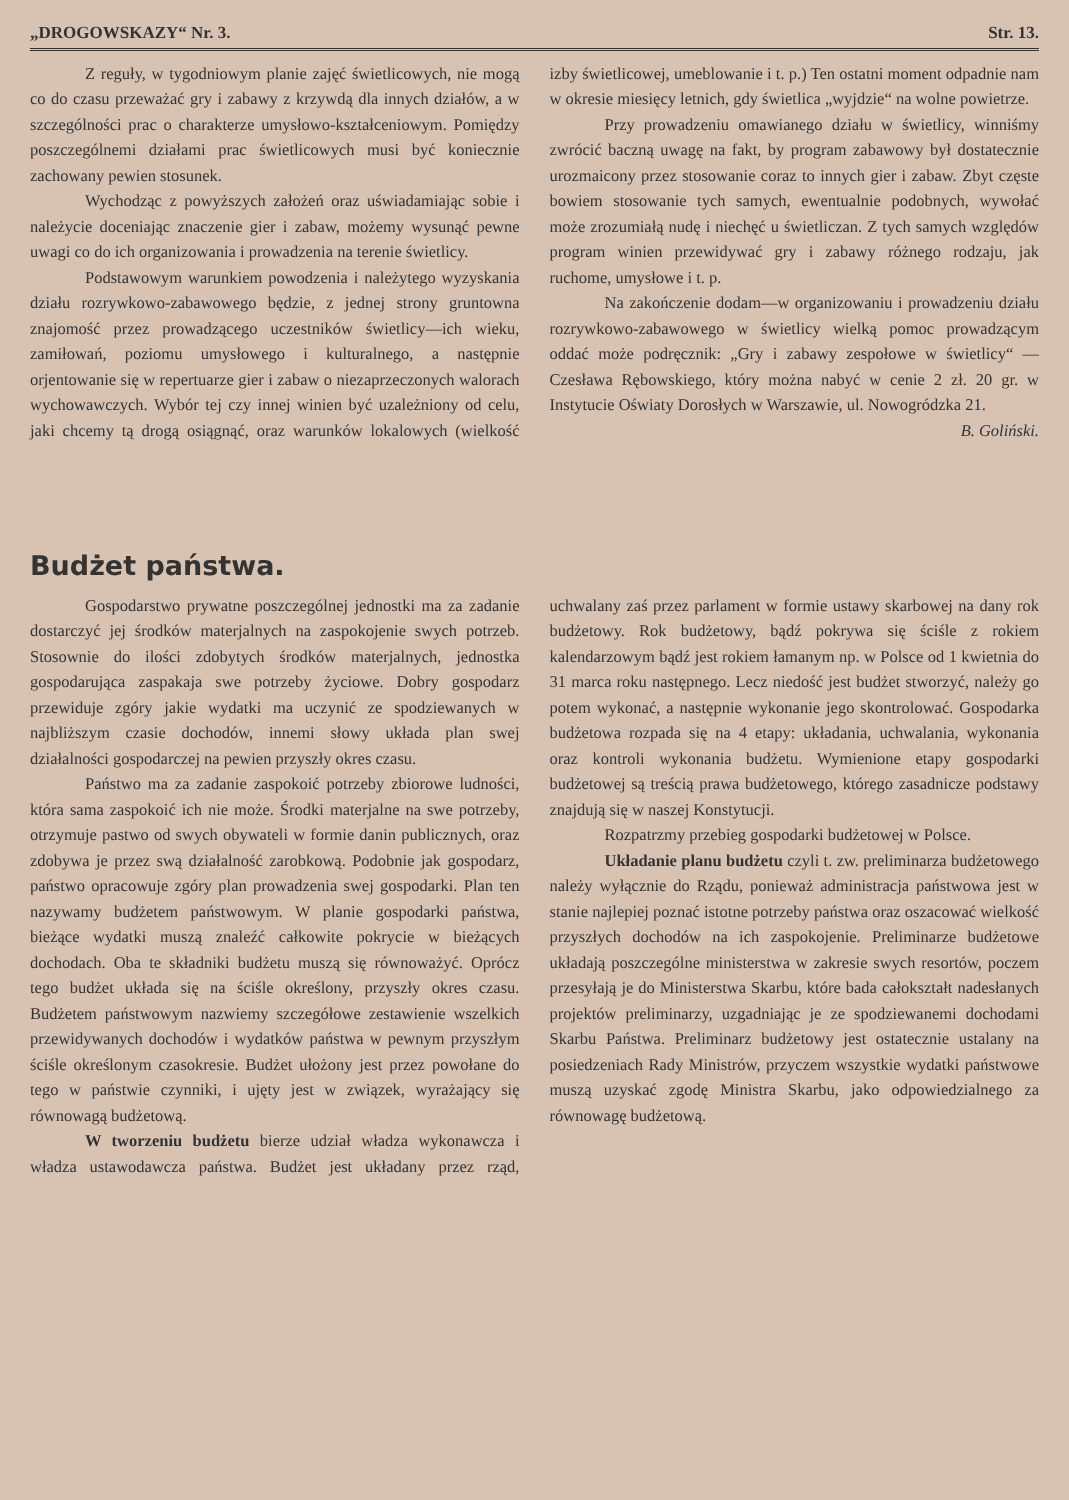„DROGOWSKAZY“ Nr. 3. Str. 13.
Z reguły, w tygodniowym planie zajęć świetlicowych, nie mogą co do czasu przeważać gry i zabawy z krzywdą dla innych działów, a w szczególności prac o charakterze umysłowo-kształceniowym. Pomiędzy poszczególnemi działami prac świetlicowych musi być koniecznie zachowany pewien stosunek.
Wychodząc z powyższych założeń oraz uświadamiając sobie i należycie doceniając znaczenie gier i zabaw, możemy wysunąć pewne uwagi co do ich organizowania i prowadzenia na terenie świetlicy.
Podstawowym warunkiem powodzenia i należytego wyzyskania działu rozrywkowo-zabawowego będzie, z jednej strony gruntowna znajomość przez prowadzącego uczestników świetlicy—ich wieku, zamiłowań, poziomu umysłowego i kulturalnego, a następnie orjentowanie się w repertuarze gier i zabaw o niezaprzeczonych walorach wychowawczych. Wybór tej czy innej winien być uzależniony od celu, jaki chcemy tą drogą osiągnąć, oraz warunków lokalowych (wielkość izby świetlicowej, umeblowanie i t. p.) Ten ostatni moment odpadnie nam w okresie miesięcy letnich, gdy świetlica „wyjdzie“ na wolne powietrze.
Przy prowadzeniu omawianego działu w świetlicy, winniśmy zwrócić baczną uwagę na fakt, by program zabawowy był dostatecznie urozmaicony przez stosowanie coraz to innych gier i zabaw. Zbyt częste bowiem stosowanie tych samych, ewentualnie podobnych, wywołać może zrozumiałą nudę i niechęć u świetliczan. Z tych samych względów program winien przewidywać gry i zabawy różnego rodzaju, jak ruchome, umysłowe i t. p.
Na zakończenie dodam—w organizowaniu i prowadzeniu działu rozrywkowo-zabawowego w świetlicy wielką pomoc prowadzącym oddać może podręcznik: „Gry i zabawy zespołowe w świetlicy“ — Czesława Rębowskiego, który można nabyć w cenie 2 zł. 20 gr. w Instytucie Oświaty Dorosłych w Warszawie, ul. Nowogródzka 21.
B. Goliński.
Budżet państwa.
Gospodarstwo prywatne poszczególnej jednostki ma za zadanie dostarczyć jej środków materjalnych na zaspokojenie swych potrzeb. Stosownie do ilości zdobytych środków materjalnych, jednostka gospodarująca zaspakaja swe potrzeby życiowe. Dobry gospodarz przewiduje zgóry jakie wydatki ma uczynić ze spodziewanych w najbliższym czasie dochodów, innemi słowy układa plan swej działalności gospodarczej na pewien przyszły okres czasu.
Państwo ma za zadanie zaspokoić potrzeby zbiorowe ludności, która sama zaspokoić ich nie może. Środki materjalne na swe potrzeby, otrzymuje pastwo od swych obywateli w formie danin publicznych, oraz zdobywa je przez swą działalność zarobkową. Podobnie jak gospodarz, państwo opracowuje zgóry plan prowadzenia swej gospodarki. Plan ten nazywamy budżetem państwowym. W planie gospodarki państwa, bieżące wydatki muszą znaleźć całkowite pokrycie w bieżących dochodach. Oba te składniki budżetu muszą się równoważyć. Oprócz tego budżet układa się na ściśle określony, przyszły okres czasu. Budżetem państwowym nazwiemy szczegółowe zestawienie wszelkich przewidywanych dochodów i wydatków państwa w pewnym przyszłym ściśle określonym czasokresie. Budżet ułożony jest przez powołane do tego w państwie czynniki, i ujęty jest w związek, wyrażający się równowagą budżetową.
W tworzeniu budżetu bierze udział władza wykonawcza i władza ustawodawcza państwa. Budżet jest układany przez rząd, uchwalany zaś przez parlament w formie ustawy skarbowej na dany rok budżetowy. Rok budżetowy, bądź pokrywa się ściśle z rokiem kalendarzowym bądź jest rokiem łamanym np. w Polsce od 1 kwietnia do 31 marca roku następnego. Lecz niedość jest budżet stworzyć, należy go potem wykonać, a następnie wykonanie jego skontrolować. Gospodarka budżetowa rozpada się na 4 etapy: układania, uchwalania, wykonania oraz kontroli wykonania budżetu. Wymienione etapy gospodarki budżetowej są treścią prawa budżetowego, którego zasadnicze podstawy znajdują się w naszej Konstytucji.
Rozpatrzmy przebieg gospodarki budżetowej w Polsce.
Układanie planu budżetu czyli t. zw. preliminarza budżetowego należy wyłącznie do Rządu, ponieważ administracja państwowa jest w stanie najlepiej poznać istotne potrzeby państwa oraz oszacować wielkość przyszłych dochodów na ich zaspokojenie. Preliminarze budżetowe układają poszczególne ministerstwa w zakresie swych resortów, poczem przesyłają je do Ministerstwa Skarbu, które bada całokształt nadesłanych projektów preliminarzy, uzgadniając je ze spodziewanemi dochodami Skarbu Państwa. Preliminarz budżetowy jest ostatecznie ustalany na posiedzeniach Rady Ministrów, przyczem wszystkie wydatki państwowe muszą uzyskać zgodę Ministra Skarbu, jako odpowiedzialnego za równowagę budżetową.